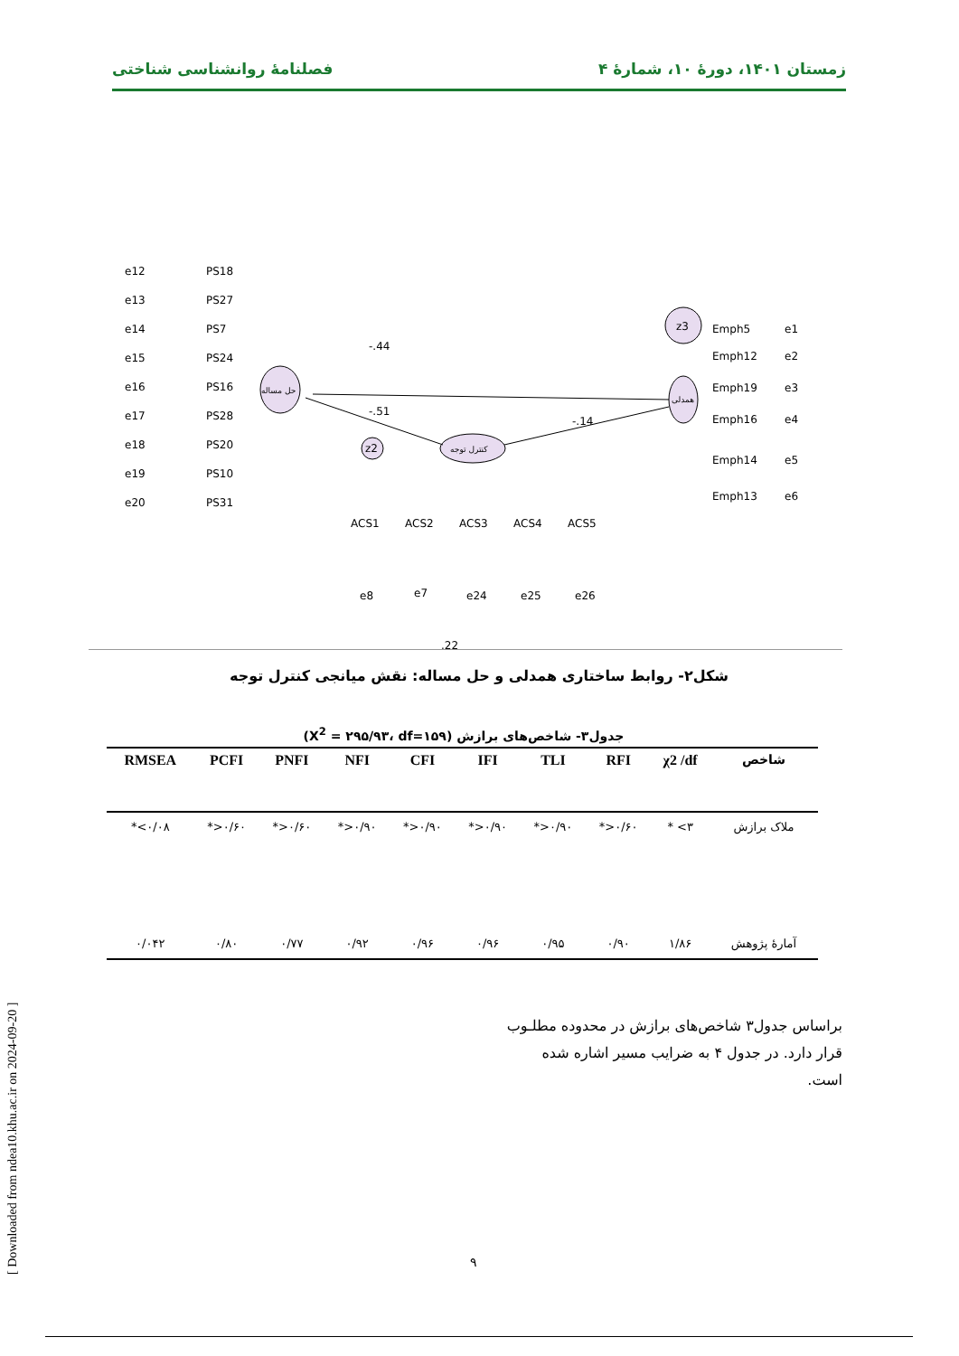زمستان ۱۴۰۱، دورهٔ ۱۰، شمارهٔ ۴ فصلنامهٔ روانشناسی شناختی
حل مساله
کنترل توجه
همدلی
z3
z2
-.44
-.51
-.14
PS18
PS27
PS7
PS24
PS16
PS28
PS20
PS10
PS31
e12
e13
e14
e15
e16
e17
e18
e19
e20
ACS1
ACS2
ACS3
ACS4
ACS5
e8
e7
e24
e25
e26
Emph5
Emph12
Emph19
Emph16
Emph14
Emph13
e1
e2
e3
e4
e5
e6
.22
شکل۲- روابط ساختاری همدلی و حل مساله: نقش میانجی کنترل توجه
جدول۳- شاخص‌های برازش (X<sup>2</sup> = ۲۹۵/۹۳، df=۱۵۹)
| RMSEA | PCFI | PNFI | NFI | CFI | IFI | TLI | RFI | χ2 /df | شاخص |
| --- | --- | --- | --- | --- | --- | --- | --- | --- | --- |
| *<۰/۰۸ | *>۰/۶۰ | *>۰/۶۰ | *>۰/۹۰ | *>۰/۹۰ | *>۰/۹۰ | *>۰/۹۰ | *>۰/۶۰ | * <۳ | ملاک برازش |
| ۰/۰۴۲ | ۰/۸۰ | ۰/۷۷ | ۰/۹۲ | ۰/۹۶ | ۰/۹۶ | ۰/۹۵ | ۰/۹۰ | ۱/۸۶ | آمارهٔ پژوهش |
براساس جدول۳ شاخص‌های برازش در محدوده مطلـوب قرار دارد. در جدول ۴ به ضرایب مسیر اشاره شده است.
[ Downloaded from ndea10.khu.ac.ir on 2024-09-20 ]
۹